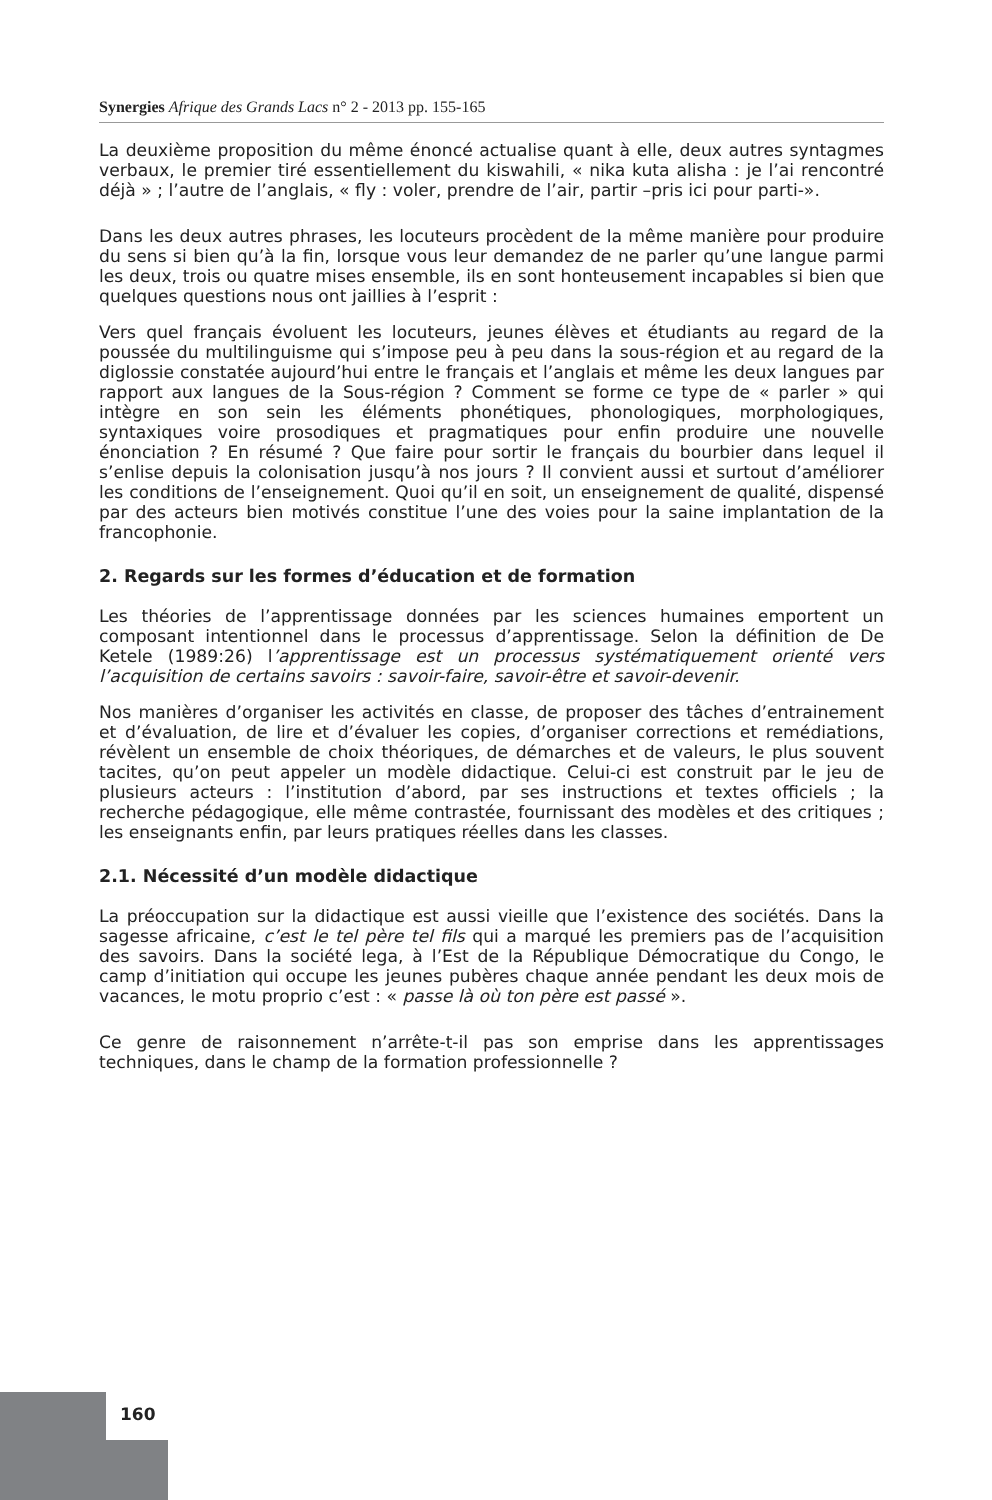Synergies Afrique des Grands Lacs n° 2 - 2013 pp. 155-165
La deuxième proposition du même énoncé actualise quant à elle, deux autres syntagmes verbaux, le premier tiré essentiellement du kiswahili, « nika kuta alisha : je l’ai rencontré déjà » ; l’autre de l’anglais, « fly : voler, prendre de l’air, partir –pris ici pour parti-».
Dans les deux autres phrases, les locuteurs procèdent de la même manière pour produire du sens si bien qu’à la fin, lorsque vous leur demandez de ne parler qu’une langue parmi les deux, trois ou quatre mises ensemble, ils en sont honteusement incapables si bien que quelques questions nous ont jaillies à l’esprit :
Vers quel français évoluent les locuteurs, jeunes élèves et étudiants au regard de la poussée du multilinguisme qui s’impose peu à peu dans la sous-région et au regard de la diglossie constatée aujourd’hui entre le français et l’anglais et même les deux langues par rapport aux langues de la Sous-région ? Comment se forme ce type de « parler » qui intègre en son sein les éléments phonétiques, phonologiques, morphologiques, syntaxiques voire prosodiques et pragmatiques pour enfin produire une nouvelle énonciation ? En résumé ? Que faire pour sortir le français du bourbier dans lequel il s’enlise depuis la colonisation jusqu’à nos jours ? Il convient aussi et surtout d’améliorer les conditions de l’enseignement. Quoi qu’il en soit, un enseignement de qualité, dispensé par des acteurs bien motivés constitue l’une des voies pour la saine implantation de la francophonie.
2. Regards sur les formes d’éducation et de formation
Les théories de l’apprentissage données par les sciences humaines emportent un composant intentionnel dans le processus d’apprentissage. Selon la définition de De Ketele (1989:26) l’apprentissage est un processus systématiquement orienté vers l’acquisition de certains savoirs : savoir-faire, savoir-être et savoir-devenir.
Nos manières d’organiser les activités en classe, de proposer des tâches d’entrainement et d’évaluation, de lire et d’évaluer les copies, d’organiser corrections et remédiations, révèlent un ensemble de choix théoriques, de démarches et de valeurs, le plus souvent tacites, qu’on peut appeler un modèle didactique. Celui-ci est construit par le jeu de plusieurs acteurs : l’institution d’abord, par ses instructions et textes officiels ; la recherche pédagogique, elle même contrastée, fournissant des modèles et des critiques ; les enseignants enfin, par leurs pratiques réelles dans les classes.
2.1. Nécessité d’un modèle didactique
La préoccupation sur la didactique est aussi vieille que l’existence des sociétés. Dans la sagesse africaine, c’est le tel père tel fils qui a marqué les premiers pas de l’acquisition des savoirs. Dans la société lega, à l’Est de la République Démocratique du Congo, le camp d’initiation qui occupe les jeunes pubères chaque année pendant les deux mois de vacances, le motu proprio c’est : « passe là où ton père est passé ».
Ce genre de raisonnement n’arrête-t-il pas son emprise dans les apprentissages techniques, dans le champ de la formation professionnelle ?
160